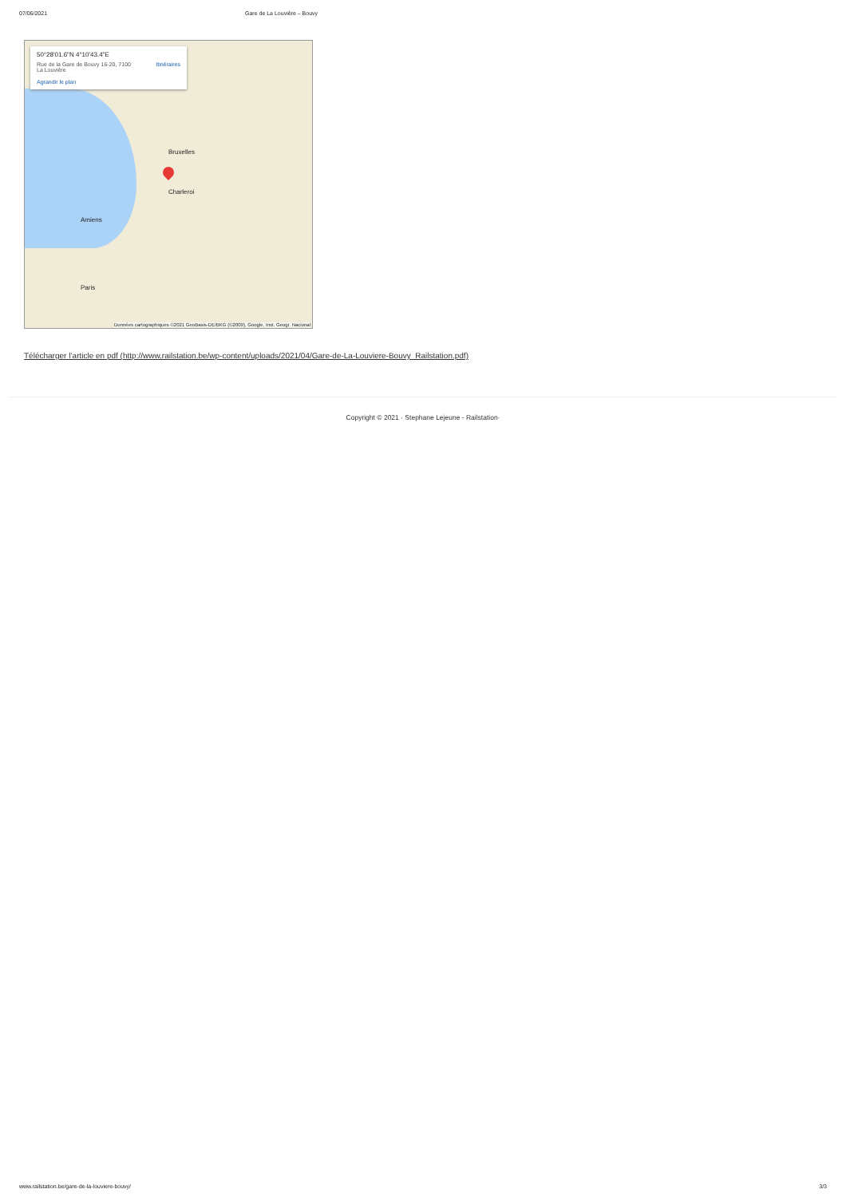07/06/2021 Gare de La Louvière – Bouvy
50°28'01.6"N 4°10'43.4"E
Rue de la Gare de Bouvy 16-20, 7100
La Louvière Itinéraires
Agrandir le plan
Bruxelles
Charleroi
Amiens
Paris
Données cartographiques ©2021 GeoBasis-DE/BKG (©2009), Google, Inst. Geogr. Nacional
Télécharger l’article en pdf (http://www.railstation.be/wp-content/uploads/2021/04/Gare-de-La-Louviere-Bouvy_Railstation.pdf)
Copyright © 2021 · Stephane Lejeune - Railstation·
www.railstation.be/gare-de-la-louviere-bouvy/ 3/3